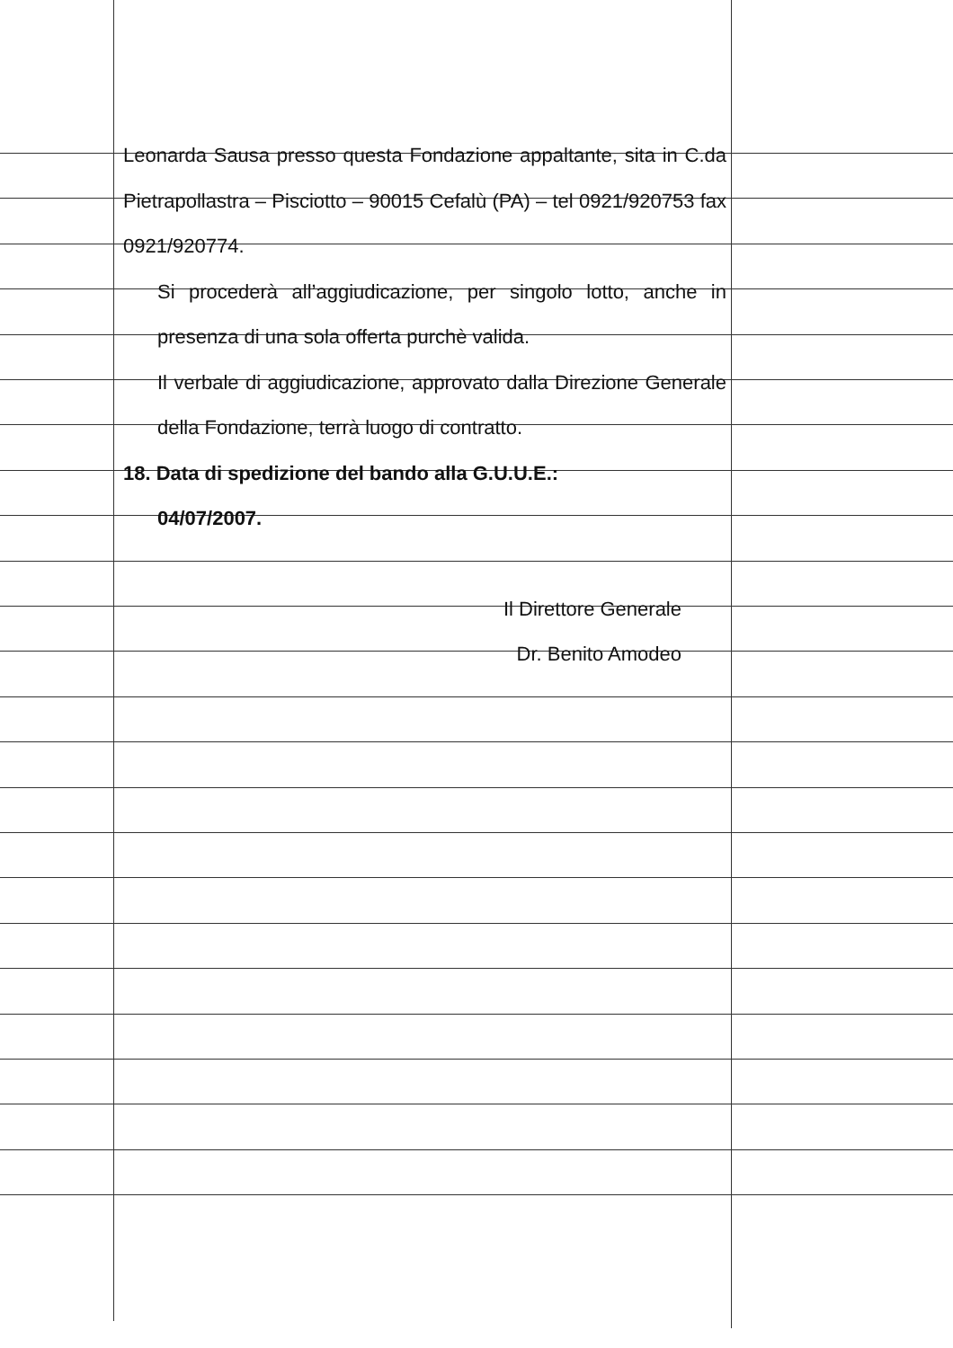Leonarda Sausa presso questa Fondazione appaltante, sita in C.da Pietrapollastra – Pisciotto – 90015 Cefalù (PA) – tel 0921/920753 fax 0921/920774.
Si procederà all’aggiudicazione, per singolo lotto, anche in presenza di una sola offerta purchè valida.
Il verbale di aggiudicazione, approvato dalla Direzione Generale della Fondazione, terrà luogo di contratto.
18. Data di spedizione del bando alla G.U.U.E.:
04/07/2007.
Il Direttore Generale
Dr. Benito Amodeo